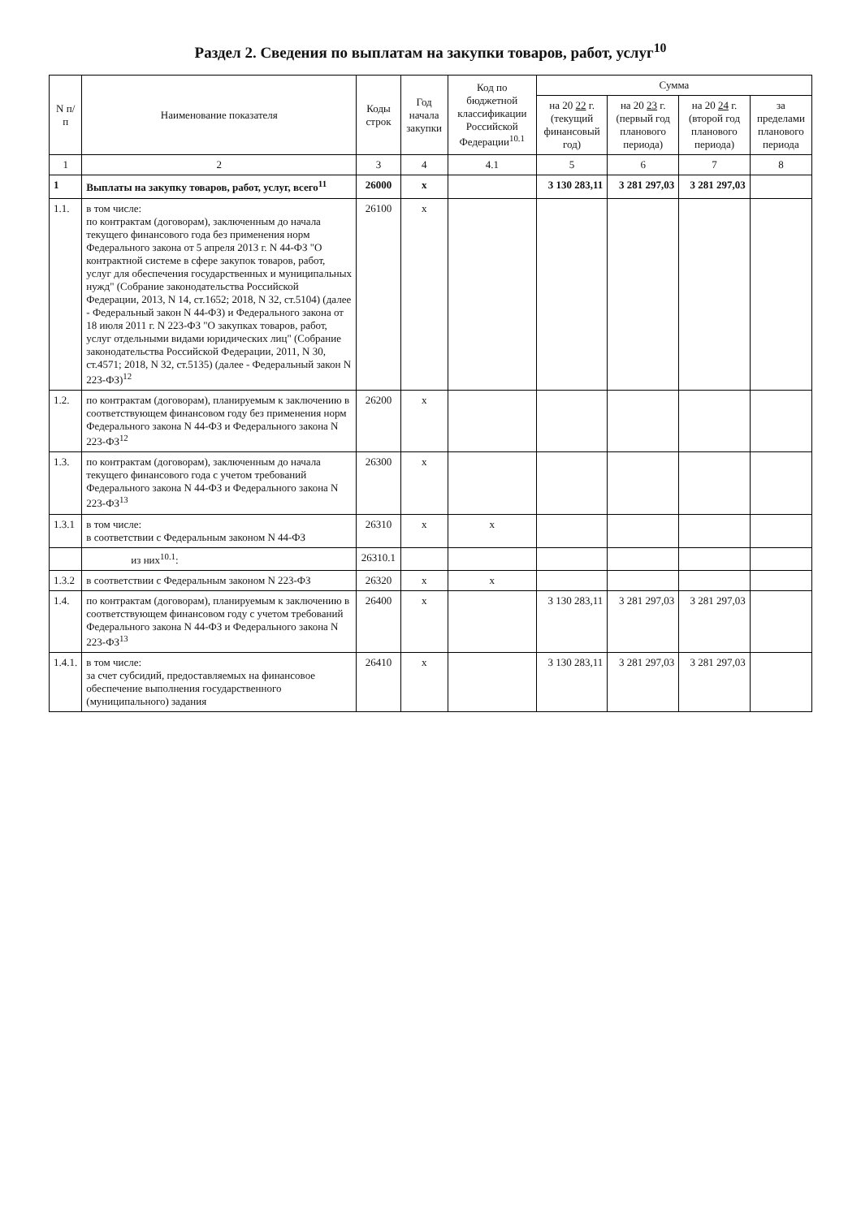Раздел 2. Сведения по выплатам на закупки товаров, работ, услуг<sup>10</sup>
| N п/п | Наименование показателя | Коды строк | Год начала закупки | Код по бюджетной классификации Российской Федерации<sup>10.1</sup> | Сумма | | | |
| --- | --- | --- | --- | --- | --- | --- | --- | --- |
| | | | | | на 20 22 г. (текущий финансовый год) | на 20 23 г. (первый год планового периода) | на 20 24 г. (второй год планового периода) | за пределами планового периода |
| 1 | 2 | 3 | 4 | 4.1 | 5 | 6 | 7 | 8 |
| 1 | Выплаты на закупку товаров, работ, услуг, всего<sup>11</sup> | 26000 | x | | 3 130 283,11 | 3 281 297,03 | 3 281 297,03 | |
| 1.1. | в том числе: по контрактам (договорам), заключенным до начала текущего финансового года без применения норм Федерального закона от 5 апреля 2013 г. N 44-ФЗ "О контрактной системе в сфере закупок товаров, работ, услуг для обеспечения государственных и муниципальных нужд" (Собрание законодательства Российской Федерации, 2013, N 14, ст.1652; 2018, N 32, ст.5104) (далее - Федеральный закон N 44-ФЗ) и Федерального закона от 18 июля 2011 г. N 223-ФЗ "О закупках товаров, работ, услуг отдельными видами юридических лиц" (Собрание законодательства Российской Федерации, 2011, N 30, ст.4571; 2018, N 32, ст.5135) (далее - Федеральный закон N 223-ФЗ)<sup>12</sup> | 26100 | x | | | | | |
| 1.2. | по контрактам (договорам), планируемым к заключению в соответствующем финансовом году без применения норм Федерального закона N 44-ФЗ и Федерального закона N 223-ФЗ<sup>12</sup> | 26200 | x | | | | | |
| 1.3. | по контрактам (договорам), заключенным до начала текущего финансового года с учетом требований Федерального закона N 44-ФЗ и Федерального закона N 223-ФЗ<sup>13</sup> | 26300 | x | | | | | |
| 1.3.1 | в том числе: в соответствии с Федеральным законом N 44-ФЗ | 26310 | x | x | | | | |
| | из них<sup>10.1</sup>: | 26310.1 | | | | | | |
| 1.3.2 | в соответствии с Федеральным законом N 223-ФЗ | 26320 | x | x | | | | |
| 1.4. | по контрактам (договорам), планируемым к заключению в соответствующем финансовом году с учетом требований Федерального закона N 44-ФЗ и Федерального закона N 223-ФЗ<sup>13</sup> | 26400 | x | | 3 130 283,11 | 3 281 297,03 | 3 281 297,03 | |
| 1.4.1. | в том числе: за счет субсидий, предоставляемых на финансовое обеспечение выполнения государственного (муниципального) задания | 26410 | x | | 3 130 283,11 | 3 281 297,03 | 3 281 297,03 | |